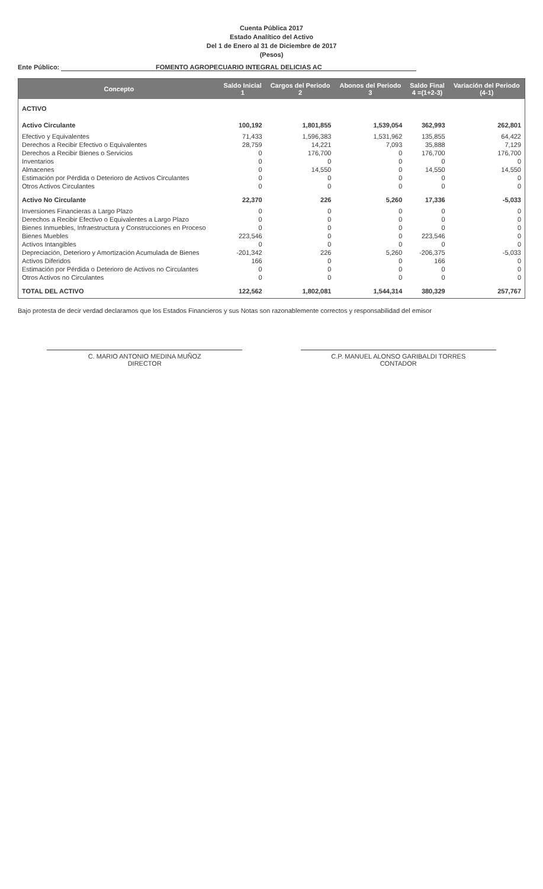Cuenta Pública 2017
Estado Analítico del Activo
Del 1 de Enero al 31 de Diciembre de 2017
(Pesos)
Ente Público: FOMENTO AGROPECUARIO INTEGRAL DELICIAS AC
| Concepto | Saldo Inicial 1 | Cargos del Periodo 2 | Abonos del Periodo 3 | Saldo Final 4 =(1+2-3) | Variación del Periodo (4-1) |
| --- | --- | --- | --- | --- | --- |
| ACTIVO | | | | | |
| Activo Circulante | 100,192 | 1,801,855 | 1,539,054 | 362,993 | 262,801 |
| Efectivo y Equivalentes | 71,433 | 1,596,383 | 1,531,962 | 135,855 | 64,422 |
| Derechos a Recibir Efectivo o Equivalentes | 28,759 | 14,221 | 7,093 | 35,888 | 7,129 |
| Derechos a Recibir Bienes o Servicios | 0 | 176,700 | 0 | 176,700 | 176,700 |
| Inventarios | 0 | 0 | 0 | 0 | 0 |
| Almacenes | 0 | 14,550 | 0 | 14,550 | 14,550 |
| Estimación por Pérdida o Deterioro de Activos Circulantes | 0 | 0 | 0 | 0 | 0 |
| Otros Activos Circulantes | 0 | 0 | 0 | 0 | 0 |
| Activo No Circulante | 22,370 | 226 | 5,260 | 17,336 | -5,033 |
| Inversiones Financieras a Largo Plazo | 0 | 0 | 0 | 0 | 0 |
| Derechos a Recibir Efectivo o Equivalentes a Largo Plazo | 0 | 0 | 0 | 0 | 0 |
| Bienes Inmuebles, Infraestructura y Construcciones en Proceso | 0 | 0 | 0 | 0 | 0 |
| Bienes Muebles | 223,546 | 0 | 0 | 223,546 | 0 |
| Activos Intangibles | 0 | 0 | 0 | 0 | 0 |
| Depreciación, Deterioro y Amortización Acumulada de Bienes | -201,342 | 226 | 5,260 | -206,375 | -5,033 |
| Activos Diferidos | 166 | 0 | 0 | 166 | 0 |
| Estimación por Pérdida o Deterioro de Activos no Circulantes | 0 | 0 | 0 | 0 | 0 |
| Otros Activos no Circulantes | 0 | 0 | 0 | 0 | 0 |
| TOTAL DEL ACTIVO | 122,562 | 1,802,081 | 1,544,314 | 380,329 | 257,767 |
Bajo protesta de decir verdad declaramos que los Estados Financieros y sus Notas son razonablemente correctos y responsabilidad del emisor
C. MARIO ANTONIO MEDINA MUÑOZ
DIRECTOR
C.P. MANUEL ALONSO GARIBALDI TORRES
CONTADOR